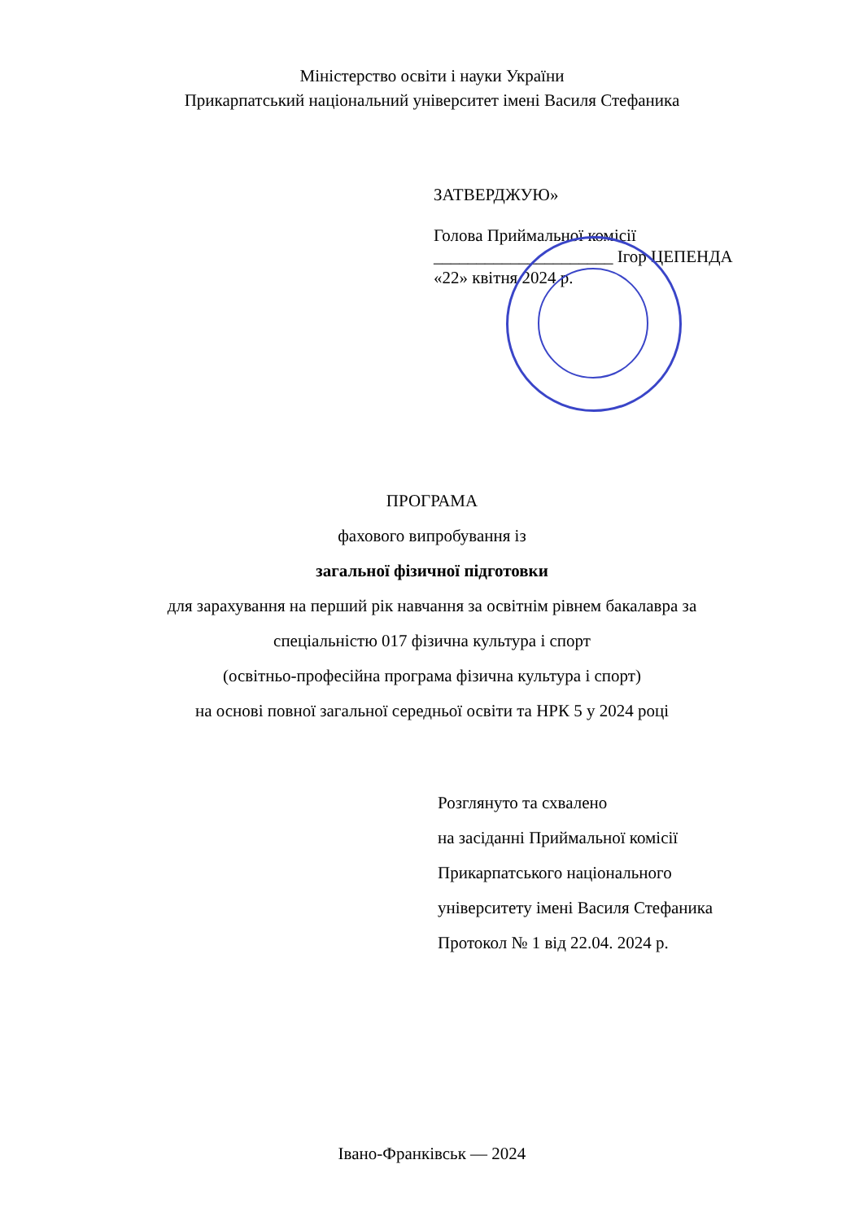Міністерство освіти і науки України
Прикарпатський національний університет імені Василя Стефаника
ЗАТВЕРДЖУЮ»
Голова Приймальної комісії
_____________________ Ігор ЦЕПЕНДА
«22» квітня 2024 р.
ПРОГРАМА
фахового випробування із
загальної фізичної підготовки
для зарахування на перший рік навчання за освітнім рівнем бакалавра за
спеціальністю 017 фізична культура і спорт
(освітньо-професійна програма фізична культура і спорт)
на основі повної загальної середньої освіти та НРК 5 у 2024 році
Розглянуто та схвалено
на засіданні Приймальної комісії
Прикарпатського національного
університету імені Василя Стефаника
Протокол № 1 від 22.04. 2024 р.
Івано-Франківськ — 2024